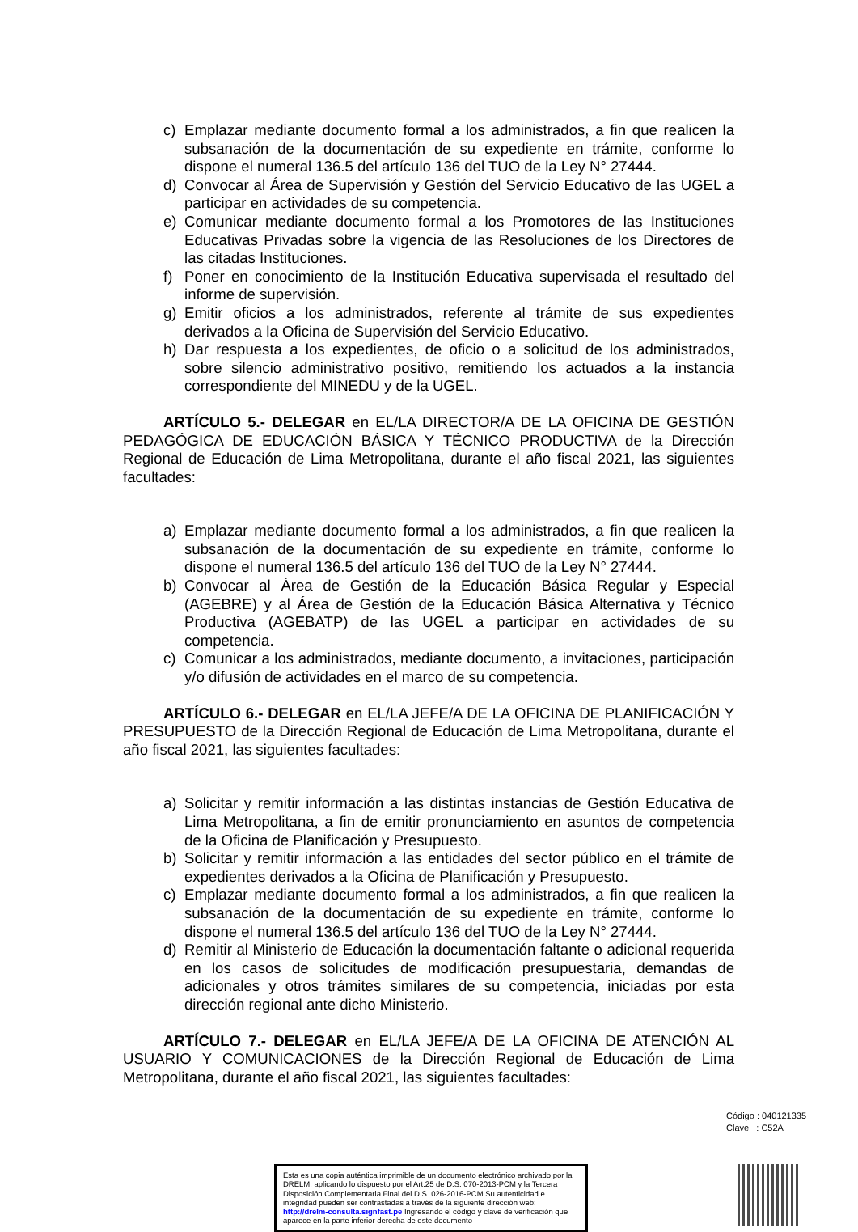c) Emplazar mediante documento formal a los administrados, a fin que realicen la subsanación de la documentación de su expediente en trámite, conforme lo dispone el numeral 136.5 del artículo 136 del TUO de la Ley N° 27444.
d) Convocar al Área de Supervisión y Gestión del Servicio Educativo de las UGEL a participar en actividades de su competencia.
e) Comunicar mediante documento formal a los Promotores de las Instituciones Educativas Privadas sobre la vigencia de las Resoluciones de los Directores de las citadas Instituciones.
f) Poner en conocimiento de la Institución Educativa supervisada el resultado del informe de supervisión.
g) Emitir oficios a los administrados, referente al trámite de sus expedientes derivados a la Oficina de Supervisión del Servicio Educativo.
h) Dar respuesta a los expedientes, de oficio o a solicitud de los administrados, sobre silencio administrativo positivo, remitiendo los actuados a la instancia correspondiente del MINEDU y de la UGEL.
ARTÍCULO 5.- DELEGAR en EL/LA DIRECTOR/A DE LA OFICINA DE GESTIÓN PEDAGÓGICA DE EDUCACIÓN BÁSICA Y TÉCNICO PRODUCTIVA de la Dirección Regional de Educación de Lima Metropolitana, durante el año fiscal 2021, las siguientes facultades:
a) Emplazar mediante documento formal a los administrados, a fin que realicen la subsanación de la documentación de su expediente en trámite, conforme lo dispone el numeral 136.5 del artículo 136 del TUO de la Ley N° 27444.
b) Convocar al Área de Gestión de la Educación Básica Regular y Especial (AGEBRE) y al Área de Gestión de la Educación Básica Alternativa y Técnico Productiva (AGEBATP) de las UGEL a participar en actividades de su competencia.
c) Comunicar a los administrados, mediante documento, a invitaciones, participación y/o difusión de actividades en el marco de su competencia.
ARTÍCULO 6.- DELEGAR en EL/LA JEFE/A DE LA OFICINA DE PLANIFICACIÓN Y PRESUPUESTO de la Dirección Regional de Educación de Lima Metropolitana, durante el año fiscal 2021, las siguientes facultades:
a) Solicitar y remitir información a las distintas instancias de Gestión Educativa de Lima Metropolitana, a fin de emitir pronunciamiento en asuntos de competencia de la Oficina de Planificación y Presupuesto.
b) Solicitar y remitir información a las entidades del sector público en el trámite de expedientes derivados a la Oficina de Planificación y Presupuesto.
c) Emplazar mediante documento formal a los administrados, a fin que realicen la subsanación de la documentación de su expediente en trámite, conforme lo dispone el numeral 136.5 del artículo 136 del TUO de la Ley N° 27444.
d) Remitir al Ministerio de Educación la documentación faltante o adicional requerida en los casos de solicitudes de modificación presupuestaria, demandas de adicionales y otros trámites similares de su competencia, iniciadas por esta dirección regional ante dicho Ministerio.
ARTÍCULO 7.- DELEGAR en EL/LA JEFE/A DE LA OFICINA DE ATENCIÓN AL USUARIO Y COMUNICACIONES de la Dirección Regional de Educación de Lima Metropolitana, durante el año fiscal 2021, las siguientes facultades:
Código : 040121335
Clave : C52A
Esta es una copia auténtica imprimible de un documento electrónico archivado por la DRELM, aplicando lo dispuesto por el Art.25 de D.S. 070-2013-PCM y la Tercera Disposición Complementaria Final del D.S. 026-2016-PCM.Su autenticidad e integridad pueden ser contrastadas a través de la siguiente dirección web: http://drelm-consulta.signfast.pe Ingresando el código y clave de verificación que aparece en la parte inferior derecha de este documento